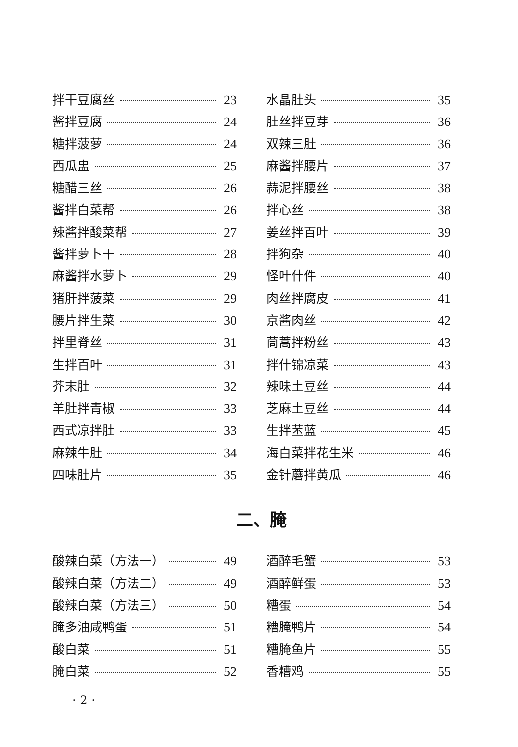拌干豆腐丝 23
酱拌豆腐 24
糖拌菠萝 24
西瓜盅 25
糖醋三丝 26
酱拌白菜帮 26
辣酱拌酸菜帮 27
酱拌萝卜干 28
麻酱拌水萝卜 29
猪肝拌菠菜 29
腰片拌生菜 30
拌里脊丝 31
生拌百叶 31
芥末肚 32
羊肚拌青椒 33
西式凉拌肚 33
麻辣牛肚 34
四味肚片 35
水晶肚头 35
肚丝拌豆芽 36
双辣三肚 36
麻酱拌腰片 37
蒜泥拌腰丝 38
拌心丝 38
姜丝拌百叶 39
拌狗杂 40
怪叶什件 40
肉丝拌腐皮 41
京酱肉丝 42
茼蒿拌粉丝 43
拌什锦凉菜 43
辣味土豆丝 44
芝麻土豆丝 44
生拌苤蓝 45
海白菜拌花生米 46
金针蘑拌黄瓜 46
二、腌
酸辣白菜（方法一） 49
酸辣白菜（方法二） 49
酸辣白菜（方法三） 50
腌多油咸鸭蛋 51
酸白菜 51
腌白菜 52
酒醉毛蟹 53
酒醉鲜蛋 53
糟蛋 54
糟腌鸭片 54
糟腌鱼片 55
香糟鸡 55
· 2 ·